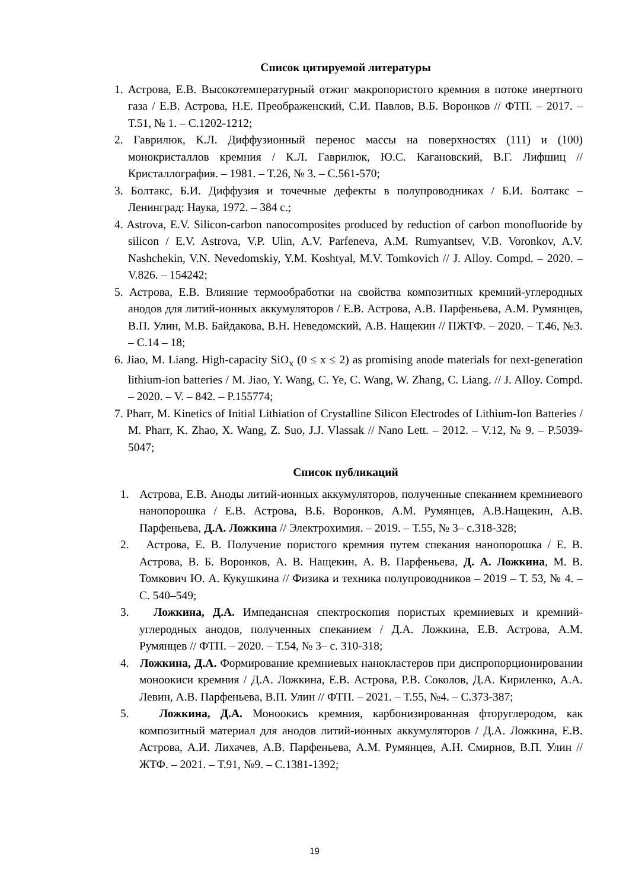Список цитируемой литературы
1. Астрова, Е.В. Высокотемпературный отжиг макропористого кремния в потоке инертного газа / Е.В. Астрова, Н.Е. Преображенский, С.И. Павлов, В.Б. Воронков // ФТП. – 2017. – Т.51, № 1. – С.1202-1212;
2. Гаврилюк, К.Л. Диффузионный перенос массы на поверхностях (111) и (100) монокристаллов кремния / К.Л. Гаврилюк, Ю.С. Кагановский, В.Г. Лифшиц // Кристаллография. – 1981. – Т.26, № 3. – С.561-570;
3. Болтакс, Б.И. Диффузия и точечные дефекты в полупроводниках / Б.И. Болтакс – Ленинград: Наука, 1972. – 384 с.;
4. Astrova, E.V. Silicon-carbon nanocomposites produced by reduction of carbon monofluoride by silicon / E.V. Astrova, V.P. Ulin, A.V. Parfeneva, A.M. Rumyantsev, V.B. Voronkov, A.V. Nashchekin, V.N. Nevedomskiy, Y.M. Koshtyal, M.V. Tomkovich // J. Alloy. Compd. – 2020. – V.826. – 154242;
5. Астрова, Е.В. Влияние термообработки на свойства композитных кремний-углеродных анодов для литий-ионных аккумуляторов / Е.В. Астрова, А.В. Парфеньева, А.М. Румянцев, В.П. Улин, М.В. Байдакова, В.Н. Неведомский, А.В. Нащекин // ПЖТФ. – 2020. – Т.46, №3. – С.14 – 18;
6. Jiao, M. Liang. High-capacity SiO<sub>x</sub> (0 ≤ x ≤ 2) as promising anode materials for next-generation lithium-ion batteries / M. Jiao, Y. Wang, C. Ye, C. Wang, W. Zhang, C. Liang. // J. Alloy. Compd. – 2020. – V. – 842. – P.155774;
7. Pharr, M. Kinetics of Initial Lithiation of Crystalline Silicon Electrodes of Lithium-Ion Batteries / M. Pharr, K. Zhao, X. Wang, Z. Suo, J.J. Vlassak // Nano Lett. – 2012. – V.12, № 9. – P.5039-5047;
Список публикаций
1. Астрова, Е.В. Аноды литий-ионных аккумуляторов, полученные спеканием кремниевого нанопорошка / Е.В. Астрова, В.Б. Воронков, А.М. Румянцев, А.В.Нащекин, А.В. Парфеньева, Д.А. Ложкина // Электрохимия. – 2019. – Т.55, № 3– с.318-328;
2. Астрова, Е. В. Получение пористого кремния путем спекания нанопорошка / Е. В. Астрова, В. Б. Воронков, А. В. Нащекин, А. В. Парфеньева, Д. А. Ложкина, М. В. Томкович Ю. А. Кукушкина // Физика и техника полупроводников – 2019 – Т. 53, № 4. – С. 540–549;
3. Ложкина, Д.А. Импедансная спектроскопия пористых кремниевых и кремний-углеродных анодов, полученных спеканием / Д.А. Ложкина, Е.В. Астрова, А.М. Румянцев // ФТП. – 2020. – Т.54, № 3– с. 310-318;
4. Ложкина, Д.А. Формирование кремниевых нанокластеров при диспропорционировании моноокиси кремния / Д.А. Ложкина, Е.В. Астрова, Р.В. Соколов, Д.А. Кириленко, А.А. Левин, А.В. Парфеньева, В.П. Улин // ФТП. – 2021. – Т.55, №4. – С.373-387;
5. Ложкина, Д.А. Моноокись кремния, карбонизированная фторуглеродом, как композитный материал для анодов литий-ионных аккумуляторов / Д.А. Ложкина, Е.В. Астрова, А.И. Лихачев, А.В. Парфеньева, А.М. Румянцев, А.Н. Смирнов, В.П. Улин // ЖТФ. – 2021. – Т.91, №9. – С.1381-1392;
19